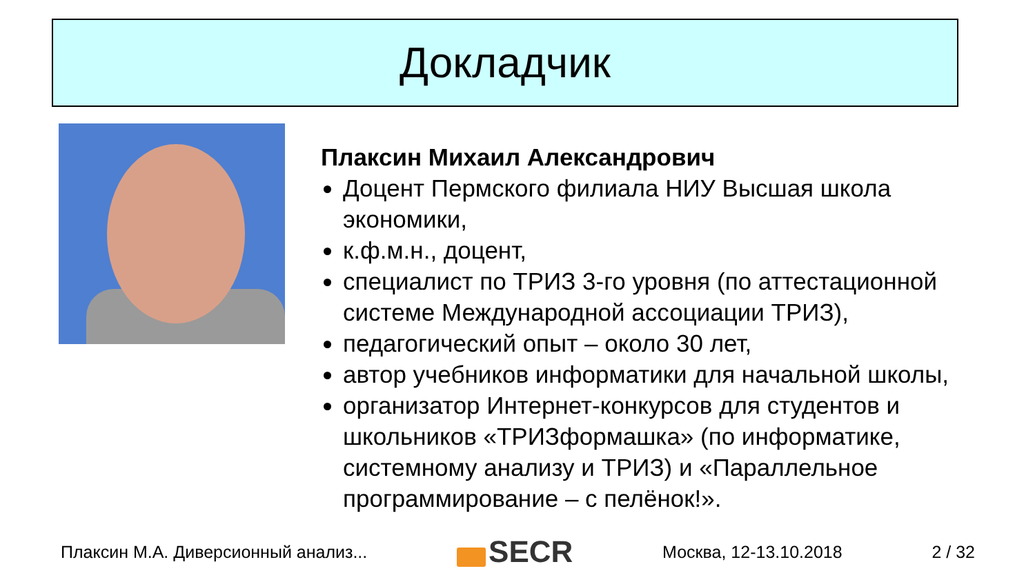Докладчик
Плаксин Михаил Александрович
Доцент Пермского филиала НИУ Высшая школа экономики,
к.ф.м.н., доцент,
специалист по ТРИЗ 3-го уровня (по аттестационной системе Международной ассоциации ТРИЗ),
педагогический опыт – около 30 лет,
автор учебников информатики для начальной школы,
организатор Интернет-конкурсов для студентов и школьников «ТРИЗформашка» (по информатике, системному анализу и ТРИЗ) и «Параллельное программирование – с пелёнок!».
Плаксин М.А. Диверсионный анализ... SECR Москва, 12-13.10.2018 2 / 32